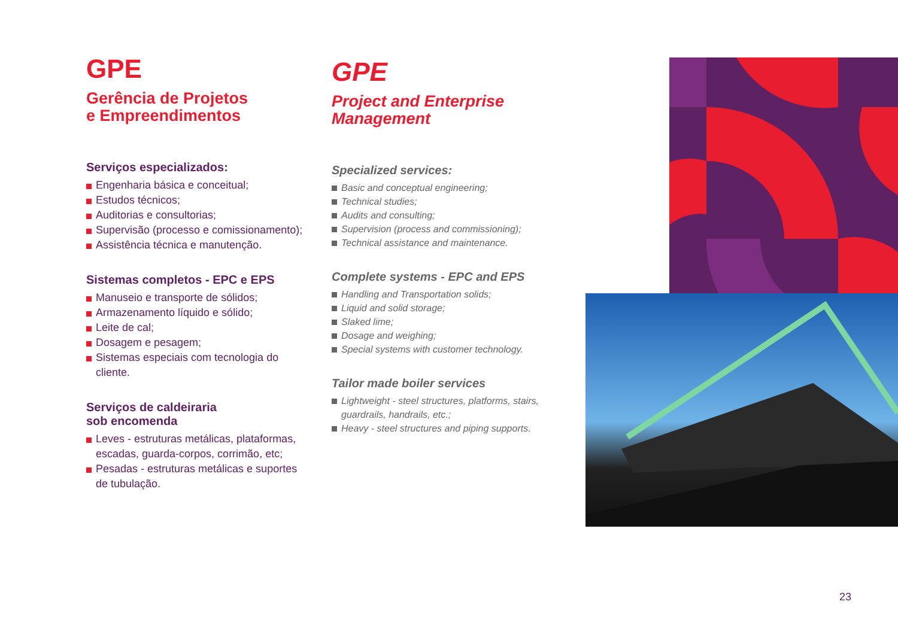GPE
Gerência de Projetos
e Empreendimentos
Serviços especializados:
Engenharia básica e conceitual;
Estudos técnicos;
Auditorias e consultorias;
Supervisão (processo e comissionamento);
Assistência técnica e manutenção.
Sistemas completos - EPC e EPS
Manuseio e transporte de sólidos;
Armazenamento líquido e sólido;
Leite de cal;
Dosagem e pesagem;
Sistemas especiais com tecnologia do cliente.
Serviços de caldeiraria
sob encomenda
Leves - estruturas metálicas, plataformas, escadas, guarda-corpos, corrimão, etc;
Pesadas - estruturas metálicas e suportes de tubulação.
GPE
Project and Enterprise
Management
Specialized services:
Basic and conceptual engineering;
Technical studies;
Audits and consulting;
Supervision (process and commissioning);
Technical assistance and maintenance.
Complete systems - EPC and EPS
Handling and Transportation solids;
Liquid and solid storage;
Slaked lime;
Dosage and weighing;
Special systems with customer technology.
Tailor made boiler services
Lightweight - steel structures, platforms, stairs, guardrails, handrails, etc.;
Heavy - steel structures and piping supports.
23